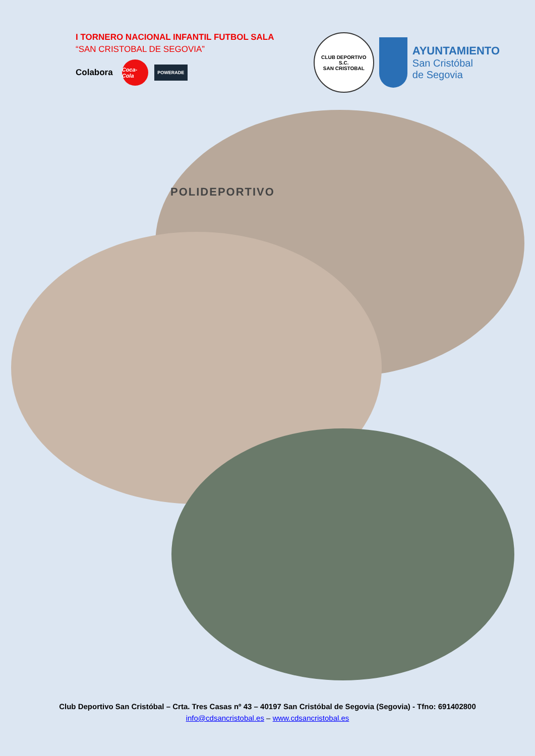I TORNERO NACIONAL INFANTIL FUTBOL SALA
“SAN CRISTOBAL DE SEGOVIA”
Colabora
Coca-Cola
POWERADE
CLUB DEPORTIVO
S.C.
SAN CRISTOBAL
AYUNTAMIENTO
San Cristóbal
de Segovia
POLIDEPORTIVO
Club Deportivo San Cristóbal – Crta. Tres Casas nº 43 – 40197 San Cristóbal de Segovia (Segovia) - Tfno: 691402800
info@cdsancristobal.es – www.cdsancristobal.es